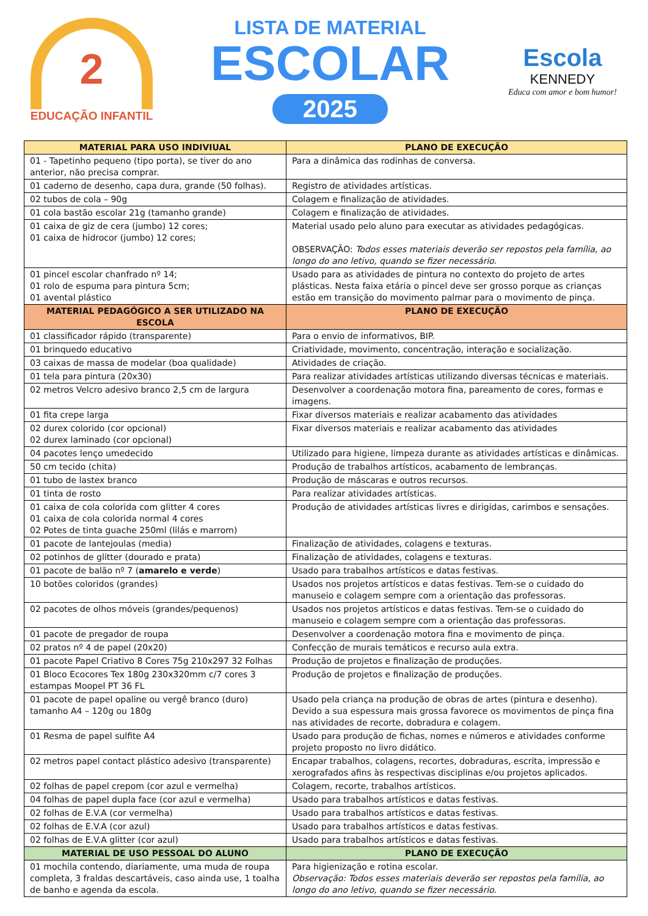2
EDUCAÇÃO INFANTIL
LISTA DE MATERIAL
ESCOLAR
2025
Escola
KENNEDY
Educa com amor e bom humor!
| MATERIAL PARA USO INDIVIUAL | PLANO DE EXECUÇÃO |
| --- | --- |
| 01 - Tapetinho pequeno (tipo porta), se tiver do ano anterior, não precisa comprar. | Para a dinâmica das rodinhas de conversa. |
| 01 caderno de desenho, capa dura, grande (50 folhas). | Registro de atividades artísticas. |
| 02 tubos de cola – 90g | Colagem e finalização de atividades. |
| 01 cola bastão escolar 21g (tamanho grande) | Colagem e finalização de atividades. |
| 01 caixa de giz de cera (jumbo) 12 cores; 01 caixa de hidrocor (jumbo) 12 cores; | Material usado pelo aluno para executar as atividades pedagógicas. OBSERVAÇÃO: Todos esses materiais deverão ser repostos pela família, ao longo do ano letivo, quando se fizer necessário. |
| 01 pincel escolar chanfrado nº 14; 01 rolo de espuma para pintura 5cm; 01 avental plástico | Usado para as atividades de pintura no contexto do projeto de artes plásticas. Nesta faixa etária o pincel deve ser grosso porque as crianças estão em transição do movimento palmar para o movimento de pinça. |
| MATERIAL PEDAGÓGICO A SER UTILIZADO NA ESCOLA | PLANO DE EXECUÇÃO |
| 01 classificador rápido (transparente) | Para o envio de informativos, BIP. |
| 01 brinquedo educativo | Criatividade, movimento, concentração, interação e socialização. |
| 03 caixas de massa de modelar (boa qualidade) | Atividades de criação. |
| 01 tela para pintura (20x30) | Para realizar atividades artísticas utilizando diversas técnicas e materiais. |
| 02 metros Velcro adesivo branco 2,5 cm de largura | Desenvolver a coordenação motora fina, pareamento de cores, formas e imagens. |
| 01 fita crepe larga | Fixar diversos materiais e realizar acabamento das atividades |
| 02 durex colorido (cor opcional) 02 durex laminado (cor opcional) | Fixar diversos materiais e realizar acabamento das atividades |
| 04 pacotes lenço umedecido | Utilizado para higiene, limpeza durante as atividades artísticas e dinâmicas. |
| 50 cm tecido (chita) | Produção de trabalhos artísticos, acabamento de lembranças. |
| 01 tubo de lastex branco | Produção de máscaras e outros recursos. |
| 01 tinta de rosto | Para realizar atividades artísticas. |
| 01 caixa de cola colorida com glitter 4 cores 01 caixa de cola colorida normal 4 cores 02 Potes de tinta guache 250ml (lilás e marrom) | Produção de atividades artísticas livres e dirigidas, carimbos e sensações. |
| 01 pacote de lantejoulas (media) | Finalização de atividades, colagens e texturas. |
| 02 potinhos de glitter (dourado e prata) | Finalização de atividades, colagens e texturas. |
| 01 pacote de balão nº 7 ( amarelo e verde ) | Usado para trabalhos artísticos e datas festivas. |
| 10 botões coloridos (grandes) | Usados nos projetos artísticos e datas festivas. Tem-se o cuidado do manuseio e colagem sempre com a orientação das professoras. |
| 02 pacotes de olhos móveis (grandes/pequenos) | Usados nos projetos artísticos e datas festivas. Tem-se o cuidado do manuseio e colagem sempre com a orientação das professoras. |
| 01 pacote de pregador de roupa | Desenvolver a coordenação motora fina e movimento de pinça. |
| 02 pratos nº 4 de papel (20x20) | Confecção de murais temáticos e recurso aula extra. |
| 01 pacote Papel Criativo 8 Cores 75g 210x297 32 Folhas | Produção de projetos e finalização de produções. |
| 01 Bloco Ecocores Tex 180g 230x320mm c/7 cores 3 estampas Moopel PT 36 FL | Produção de projetos e finalização de produções. |
| 01 pacote de papel opaline ou vergê branco (duro) tamanho A4 – 120g ou 180g | Usado pela criança na produção de obras de artes (pintura e desenho). Devido a sua espessura mais grossa favorece os movimentos de pinça fina nas atividades de recorte, dobradura e colagem. |
| 01 Resma de papel sulfite A4 | Usado para produção de fichas, nomes e números e atividades conforme projeto proposto no livro didático. |
| 02 metros papel contact plástico adesivo (transparente) | Encapar trabalhos, colagens, recortes, dobraduras, escrita, impressão e xerografados afins às respectivas disciplinas e/ou projetos aplicados. |
| 02 folhas de papel crepom (cor azul e vermelha) | Colagem, recorte, trabalhos artísticos. |
| 04 folhas de papel dupla face (cor azul e vermelha) | Usado para trabalhos artísticos e datas festivas. |
| 02 folhas de E.V.A (cor vermelha) | Usado para trabalhos artísticos e datas festivas. |
| 02 folhas de E.V.A (cor azul) | Usado para trabalhos artísticos e datas festivas. |
| 02 folhas de E.V.A glitter (cor azul) | Usado para trabalhos artísticos e datas festivas. |
| MATERIAL DE USO PESSOAL DO ALUNO | PLANO DE EXECUÇÃO |
| 01 mochila contendo, diariamente, uma muda de roupa completa, 3 fraldas descartáveis, caso ainda use, 1 toalha de banho e agenda da escola. | Para higienização e rotina escolar. Observação: Todos esses materiais deverão ser repostos pela família, ao longo do ano letivo, quando se fizer necessário. |